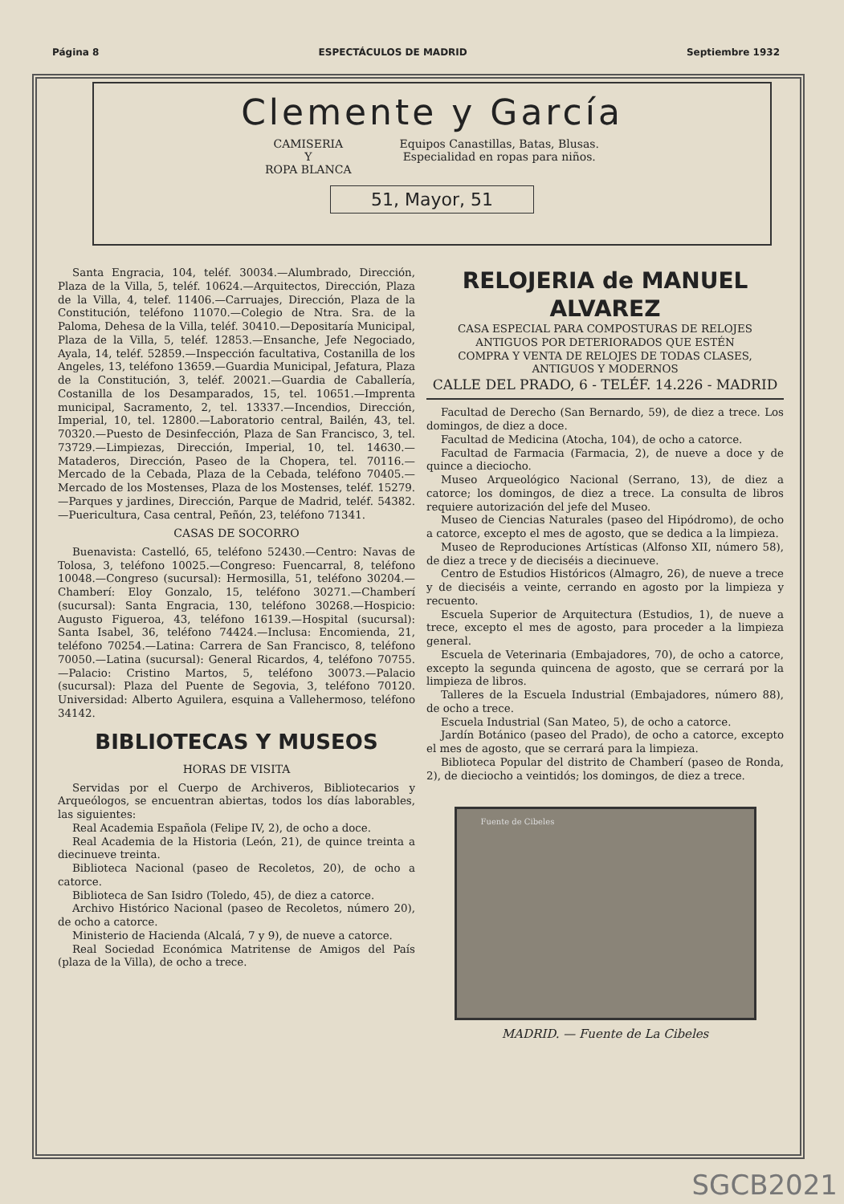Página 8 ESPECTÁCULOS DE MADRID Septiembre 1932
Clemente y García
CAMISERIA
Y
ROPA BLANCA
Equipos Canastillas, Batas, Blusas.
Especialidad en ropas para niños.
51, Mayor, 51
Santa Engracia, 104, teléf. 30034.—Alumbrado, Dirección, Plaza de la Villa, 5, teléf. 10624.—Arquitectos, Dirección, Plaza de la Villa, 4, telef. 11406.—Carruajes, Dirección, Plaza de la Constitución, teléfono 11070.—Colegio de Ntra. Sra. de la Paloma, Dehesa de la Villa, teléf. 30410.—Depositaría Municipal, Plaza de la Villa, 5, teléf. 12853.—Ensanche, Jefe Negociado, Ayala, 14, teléf. 52859.—Inspección facultativa, Costanilla de los Angeles, 13, teléfono 13659.—Guardia Municipal, Jefatura, Plaza de la Constitución, 3, teléf. 20021.—Guardia de Caballería, Costanilla de los Desamparados, 15, tel. 10651.—Imprenta municipal, Sacramento, 2, tel. 13337.—Incendios, Dirección, Imperial, 10, tel. 12800.—Laboratorio central, Bailén, 43, tel. 70320.—Puesto de Desinfección, Plaza de San Francisco, 3, tel. 73729.—Limpiezas, Dirección, Imperial, 10, tel. 14630.—Mataderos, Dirección, Paseo de la Chopera, tel. 70116.—Mercado de la Cebada, Plaza de la Cebada, teléfono 70405.—Mercado de los Mostenses, Plaza de los Mostenses, teléf. 15279.—Parques y jardines, Dirección, Parque de Madrid, teléf. 54382.—Puericultura, Casa central, Peñón, 23, teléfono 71341.
CASAS DE SOCORRO
Buenavista: Castelló, 65, teléfono 52430.—Centro: Navas de Tolosa, 3, teléfono 10025.—Congreso: Fuencarral, 8, teléfono 10048.—Congreso (sucursal): Hermosilla, 51, teléfono 30204.—Chamberí: Eloy Gonzalo, 15, teléfono 30271.—Chamberí (sucursal): Santa Engracia, 130, teléfono 30268.—Hospicio: Augusto Figueroa, 43, teléfono 16139.—Hospital (sucursal): Santa Isabel, 36, teléfono 74424.—Inclusa: Encomienda, 21, teléfono 70254.—Latina: Carrera de San Francisco, 8, teléfono 70050.—Latina (sucursal): General Ricardos, 4, teléfono 70755.—Palacio: Cristino Martos, 5, teléfono 30073.—Palacio (sucursal): Plaza del Puente de Segovia, 3, teléfono 70120. Universidad: Alberto Aguilera, esquina a Vallehermoso, teléfono 34142.
BIBLIOTECAS Y MUSEOS
HORAS DE VISITA
Servidas por el Cuerpo de Archiveros, Bibliotecarios y Arqueólogos, se encuentran abiertas, todos los días laborables, las siguientes:
Real Academia Española (Felipe IV, 2), de ocho a doce.
Real Academia de la Historia (León, 21), de quince treinta a diecinueve treinta.
Biblioteca Nacional (paseo de Recoletos, 20), de ocho a catorce.
Biblioteca de San Isidro (Toledo, 45), de diez a catorce.
Archivo Histórico Nacional (paseo de Recoletos, número 20), de ocho a catorce.
Ministerio de Hacienda (Alcalá, 7 y 9), de nueve a catorce.
Real Sociedad Económica Matritense de Amigos del País (plaza de la Villa), de ocho a trece.
RELOJERIA de MANUEL ALVAREZ
CASA ESPECIAL PARA COMPOSTURAS DE RELOJES ANTIGUOS POR DETERIORADOS QUE ESTÉN
COMPRA Y VENTA DE RELOJES DE TODAS CLASES, ANTIGUOS Y MODERNOS
CALLE DEL PRADO, 6 - TELÉF. 14.226 - MADRID
Facultad de Derecho (San Bernardo, 59), de diez a trece. Los domingos, de diez a doce.
Facultad de Medicina (Atocha, 104), de ocho a catorce.
Facultad de Farmacia (Farmacia, 2), de nueve a doce y de quince a dieciocho.
Museo Arqueológico Nacional (Serrano, 13), de diez a catorce; los domingos, de diez a trece. La consulta de libros requiere autorización del jefe del Museo.
Museo de Ciencias Naturales (paseo del Hipódromo), de ocho a catorce, excepto el mes de agosto, que se dedica a la limpieza.
Museo de Reproduciones Artísticas (Alfonso XII, número 58), de diez a trece y de dieciséis a diecinueve.
Centro de Estudios Históricos (Almagro, 26), de nueve a trece y de dieciséis a veinte, cerrando en agosto por la limpieza y recuento.
Escuela Superior de Arquitectura (Estudios, 1), de nueve a trece, excepto el mes de agosto, para proceder a la limpieza general.
Escuela de Veterinaria (Embajadores, 70), de ocho a catorce, excepto la segunda quincena de agosto, que se cerrará por la limpieza de libros.
Talleres de la Escuela Industrial (Embajadores, número 88), de ocho a trece.
Escuela Industrial (San Mateo, 5), de ocho a catorce.
Jardín Botánico (paseo del Prado), de ocho a catorce, excepto el mes de agosto, que se cerrará para la limpieza.
Biblioteca Popular del distrito de Chamberí (paseo de Ronda, 2), de dieciocho a veintidós; los domingos, de diez a trece.
Fuente de Cibeles
MADRID. — Fuente de La Cibeles
SGCB2021